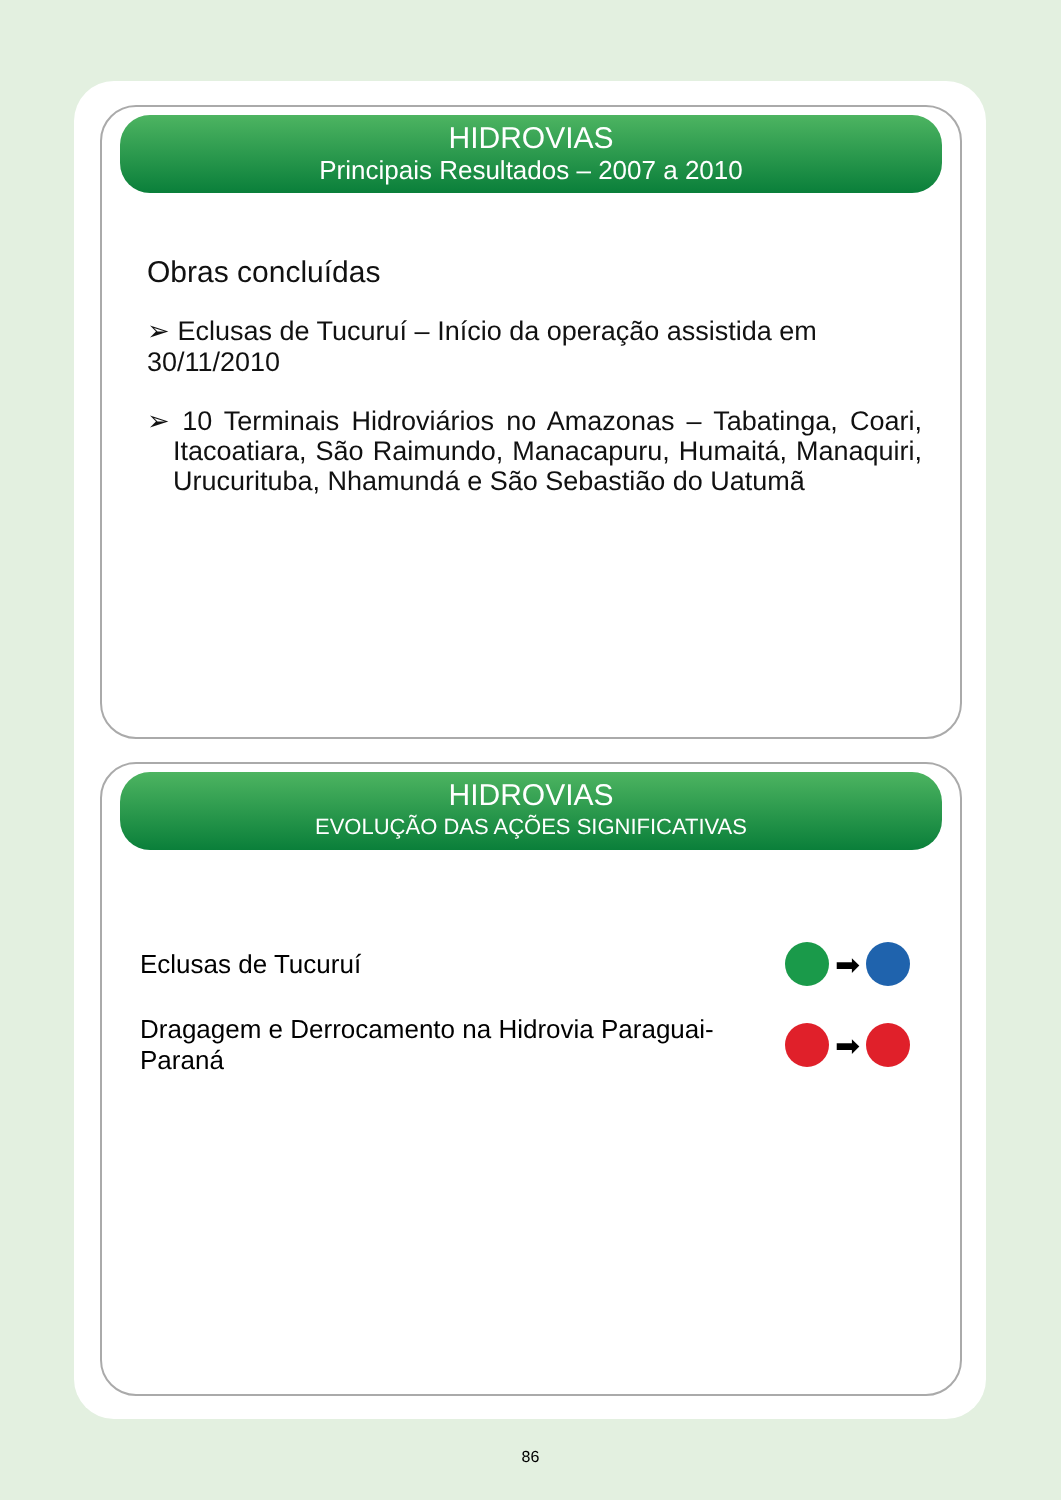HIDROVIAS
Principais Resultados – 2007 a 2010
Obras concluídas
➢ Eclusas de Tucuruí – Início da operação assistida em 30/11/2010
➢ 10 Terminais Hidroviários no Amazonas – Tabatinga, Coari, Itacoatiara, São Raimundo, Manacapuru, Humaitá, Manaquiri, Urucurituba, Nhamundá e São Sebastião do Uatumã
HIDROVIAS
EVOLUÇÃO DAS AÇÕES SIGNIFICATIVAS
Eclusas de Tucuruí ➡
Dragagem e Derrocamento na Hidrovia Paraguai-Paraná ➡
86